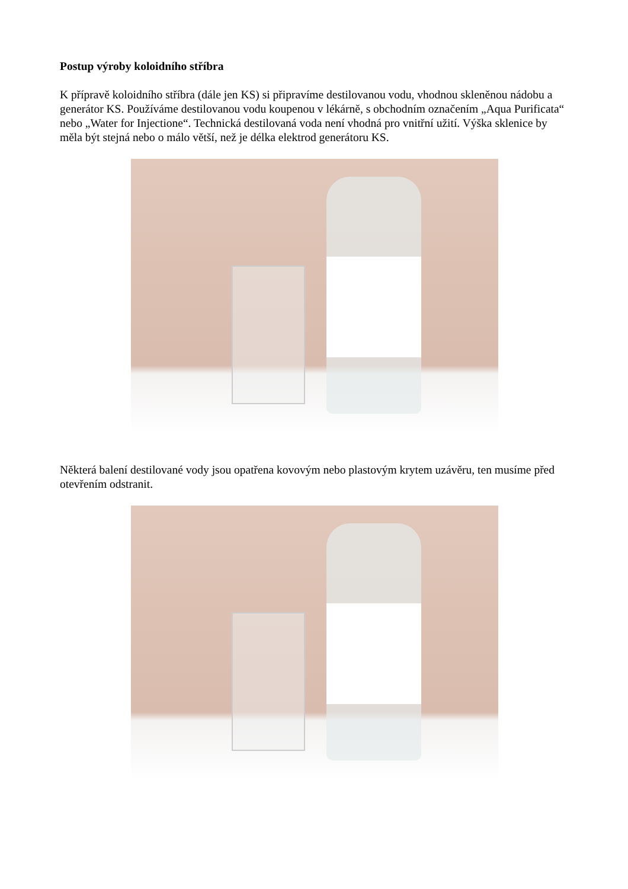Postup výroby koloidního stříbra
K přípravě koloidního stříbra (dále jen KS) si připravíme destilovanou vodu, vhodnou skleněnou nádobu a generátor KS. Používáme destilovanou vodu koupenou v lékárně, s obchodním označením „Aqua Purificata“ nebo „Water for Injectione“. Technická destilovaná voda není vhodná pro vnitřní užití. Výška sklenice by měla být stejná nebo o málo větší, než je délka elektrod generátoru KS.
Některá balení destilované vody jsou opatřena kovovým nebo plastovým krytem uzávěru, ten musíme před otevřením odstranit.